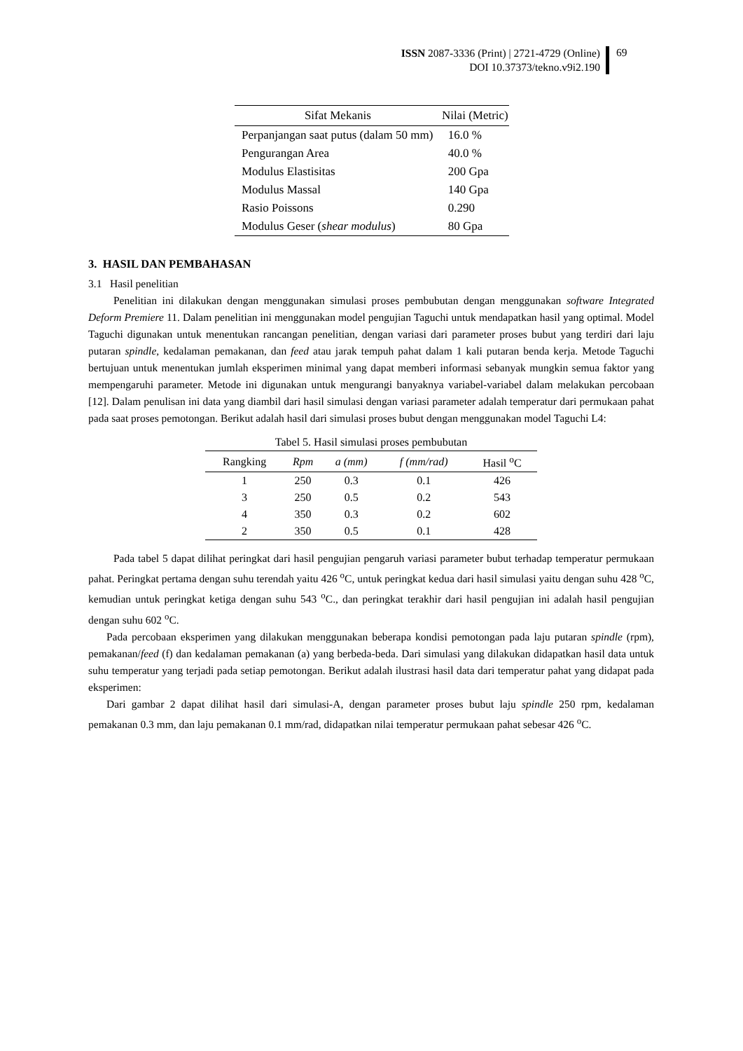ISSN 2087-3336 (Print) | 2721-4729 (Online)
DOI 10.37373/tekno.v9i2.190
69
| Sifat Mekanis | Nilai (Metric) |
| --- | --- |
| Perpanjangan saat putus (dalam 50 mm) | 16.0 % |
| Pengurangan Area | 40.0 % |
| Modulus Elastisitas | 200 Gpa |
| Modulus Massal | 140 Gpa |
| Rasio Poissons | 0.290 |
| Modulus Geser ( shear modulus ) | 80 Gpa |
3. HASIL DAN PEMBAHASAN
3.1 Hasil penelitian
Penelitian ini dilakukan dengan menggunakan simulasi proses pembubutan dengan menggunakan software Integrated Deform Premiere 11. Dalam penelitian ini menggunakan model pengujian Taguchi untuk mendapatkan hasil yang optimal. Model Taguchi digunakan untuk menentukan rancangan penelitian, dengan variasi dari parameter proses bubut yang terdiri dari laju putaran spindle, kedalaman pemakanan, dan feed atau jarak tempuh pahat dalam 1 kali putaran benda kerja. Metode Taguchi bertujuan untuk menentukan jumlah eksperimen minimal yang dapat memberi informasi sebanyak mungkin semua faktor yang mempengaruhi parameter. Metode ini digunakan untuk mengurangi banyaknya variabel-variabel dalam melakukan percobaan [12]. Dalam penulisan ini data yang diambil dari hasil simulasi dengan variasi parameter adalah temperatur dari permukaan pahat pada saat proses pemotongan. Berikut adalah hasil dari simulasi proses bubut dengan menggunakan model Taguchi L4:
Tabel 5. Hasil simulasi proses pembubutan
| Rangking | Rpm | a (mm) | f (mm/rad) | Hasil <sup>o</sup>C |
| --- | --- | --- | --- | --- |
| 1 | 250 | 0.3 | 0.1 | 426 |
| 3 | 250 | 0.5 | 0.2 | 543 |
| 4 | 350 | 0.3 | 0.2 | 602 |
| 2 | 350 | 0.5 | 0.1 | 428 |
Pada tabel 5 dapat dilihat peringkat dari hasil pengujian pengaruh variasi parameter bubut terhadap temperatur permukaan pahat. Peringkat pertama dengan suhu terendah yaitu 426 <sup>o</sup>C, untuk peringkat kedua dari hasil simulasi yaitu dengan suhu 428 <sup>o</sup>C, kemudian untuk peringkat ketiga dengan suhu 543 <sup>o</sup>C., dan peringkat terakhir dari hasil pengujian ini adalah hasil pengujian dengan suhu 602 <sup>o</sup>C.
Pada percobaan eksperimen yang dilakukan menggunakan beberapa kondisi pemotongan pada laju putaran spindle (rpm), pemakanan/feed (f) dan kedalaman pemakanan (a) yang berbeda-beda. Dari simulasi yang dilakukan didapatkan hasil data untuk suhu temperatur yang terjadi pada setiap pemotongan. Berikut adalah ilustrasi hasil data dari temperatur pahat yang didapat pada eksperimen:
Dari gambar 2 dapat dilihat hasil dari simulasi-A, dengan parameter proses bubut laju spindle 250 rpm, kedalaman pemakanan 0.3 mm, dan laju pemakanan 0.1 mm/rad, didapatkan nilai temperatur permukaan pahat sebesar 426 <sup>o</sup>C.